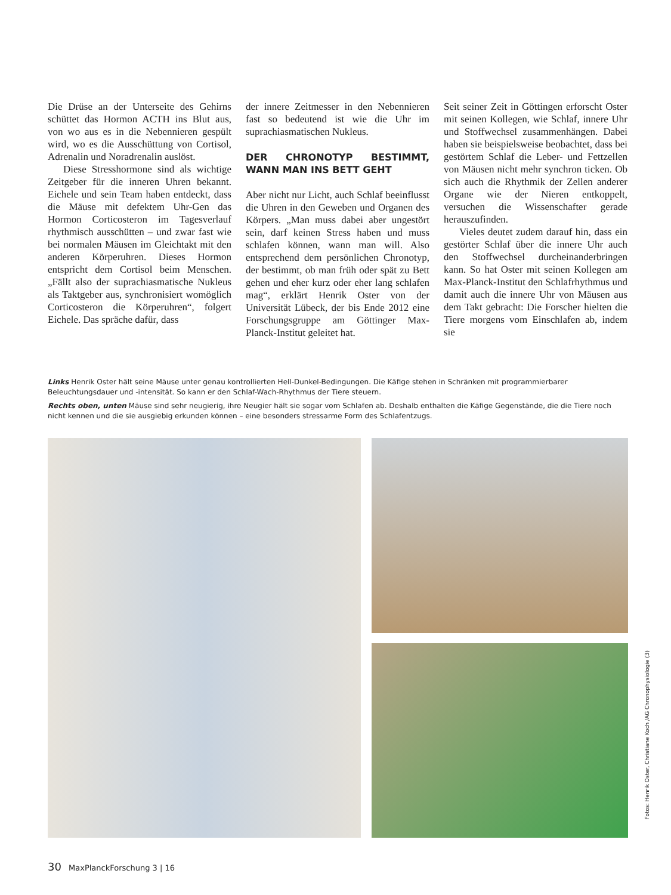Die Drüse an der Unterseite des Gehirns schüttet das Hormon ACTH ins Blut aus, von wo aus es in die Nebennieren gespült wird, wo es die Ausschüttung von Cortisol, Adrenalin und Noradrenalin auslöst.
Diese Stresshormone sind als wichtige Zeitgeber für die inneren Uhren bekannt. Eichele und sein Team haben entdeckt, dass die Mäuse mit defektem Uhr-Gen das Hormon Corticosteron im Tagesverlauf rhythmisch ausschütten – und zwar fast wie bei normalen Mäusen im Gleichtakt mit den anderen Körperuhren. Dieses Hormon entspricht dem Cortisol beim Menschen. „Fällt also der suprachiasmatische Nukleus als Taktgeber aus, synchronisiert womöglich Corticosteron die Körperuhren“, folgert Eichele. Das spräche dafür, dass
der innere Zeitmesser in den Nebennieren fast so bedeutend ist wie die Uhr im suprachiasmatischen Nukleus.
DER CHRONOTYP BESTIMMT, WANN MAN INS BETT GEHT
Aber nicht nur Licht, auch Schlaf beeinflusst die Uhren in den Geweben und Organen des Körpers. „Man muss dabei aber ungestört sein, darf keinen Stress haben und muss schlafen können, wann man will. Also entsprechend dem persönlichen Chronotyp, der bestimmt, ob man früh oder spät zu Bett gehen und eher kurz oder eher lang schlafen mag“, erklärt Henrik Oster von der Universität Lübeck, der bis Ende 2012 eine Forschungsgruppe am Göttinger Max-Planck-Institut geleitet hat.
Seit seiner Zeit in Göttingen erforscht Oster mit seinen Kollegen, wie Schlaf, innere Uhr und Stoffwechsel zusammenhängen. Dabei haben sie beispielsweise beobachtet, dass bei gestörtem Schlaf die Leber- und Fettzellen von Mäusen nicht mehr synchron ticken. Ob sich auch die Rhythmik der Zellen anderer Organe wie der Nieren entkoppelt, versuchen die Wissenschafter gerade herauszufinden.
Vieles deutet zudem darauf hin, dass ein gestörter Schlaf über die innere Uhr auch den Stoffwechsel durcheinanderbringen kann. So hat Oster mit seinen Kollegen am Max-Planck-Institut den Schlafrhythmus und damit auch die innere Uhr von Mäusen aus dem Takt gebracht: Die Forscher hielten die Tiere morgens vom Einschlafen ab, indem sie
Links Henrik Oster hält seine Mäuse unter genau kontrollierten Hell-Dunkel-Bedingungen. Die Käfige stehen in Schränken mit programmierbarer Beleuchtungsdauer und -intensität. So kann er den Schlaf-Wach-Rhythmus der Tiere steuern.
Rechts oben, unten Mäuse sind sehr neugierig, ihre Neugier hält sie sogar vom Schlafen ab. Deshalb enthalten die Käfige Gegenstände, die die Tiere noch nicht kennen und die sie ausgiebig erkunden können – eine besonders stressarme Form des Schlafentzugs.
Fotos: Henrik Oster, Christiane Koch /AG Chronophysiologie (3)
30 MaxPlanckForschung 3 | 16